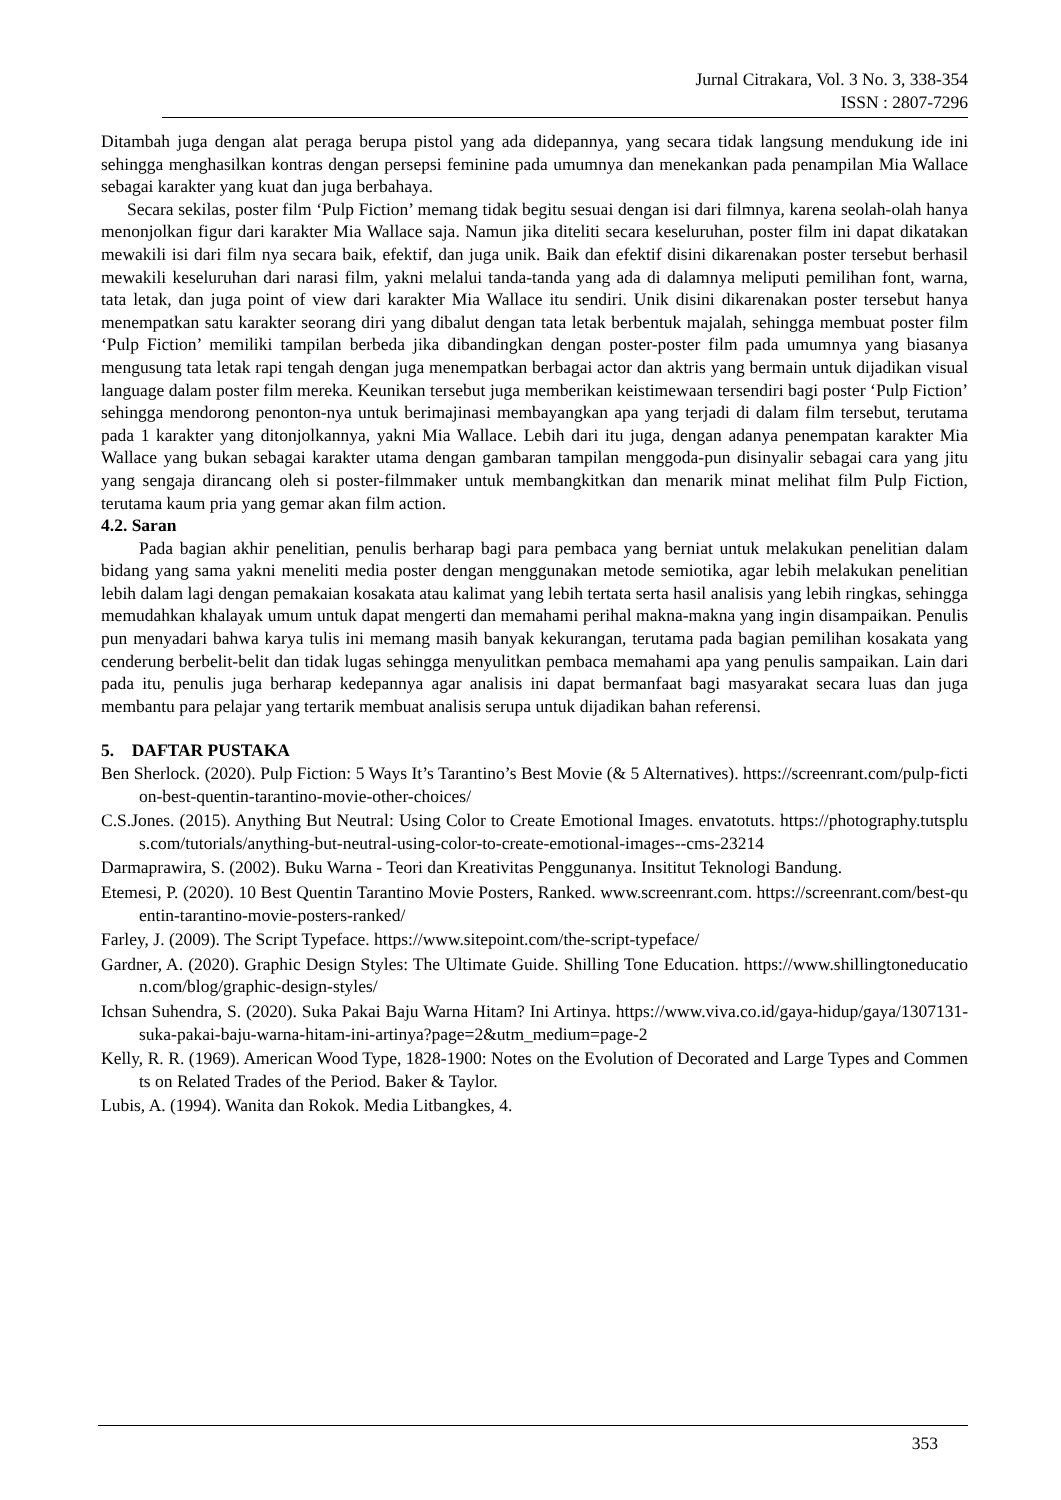Jurnal Citrakara, Vol. 3 No. 3, 338-354
ISSN : 2807-7296
Ditambah juga dengan alat peraga berupa pistol yang ada didepannya, yang secara tidak langsung mendukung ide ini sehingga menghasilkan kontras dengan persepsi feminine pada umumnya dan menekankan pada penampilan Mia Wallace sebagai karakter yang kuat dan juga berbahaya.
Secara sekilas, poster film ‘Pulp Fiction’ memang tidak begitu sesuai dengan isi dari filmnya, karena seolah-olah hanya menonjolkan figur dari karakter Mia Wallace saja. Namun jika diteliti secara keseluruhan, poster film ini dapat dikatakan mewakili isi dari film nya secara baik, efektif, dan juga unik. Baik dan efektif disini dikarenakan poster tersebut berhasil mewakili keseluruhan dari narasi film, yakni melalui tanda-tanda yang ada di dalamnya meliputi pemilihan font, warna, tata letak, dan juga point of view dari karakter Mia Wallace itu sendiri. Unik disini dikarenakan poster tersebut hanya menempatkan satu karakter seorang diri yang dibalut dengan tata letak berbentuk majalah, sehingga membuat poster film ‘Pulp Fiction’ memiliki tampilan berbeda jika dibandingkan dengan poster-poster film pada umumnya yang biasanya mengusung tata letak rapi tengah dengan juga menempatkan berbagai actor dan aktris yang bermain untuk dijadikan visual language dalam poster film mereka. Keunikan tersebut juga memberikan keistimewaan tersendiri bagi poster ‘Pulp Fiction’ sehingga mendorong penonton-nya untuk berimajinasi membayangkan apa yang terjadi di dalam film tersebut, terutama pada 1 karakter yang ditonjolkannya, yakni Mia Wallace. Lebih dari itu juga, dengan adanya penempatan karakter Mia Wallace yang bukan sebagai karakter utama dengan gambaran tampilan menggoda-pun disinyalir sebagai cara yang jitu yang sengaja dirancang oleh si poster-filmmaker untuk membangkitkan dan menarik minat melihat film Pulp Fiction, terutama kaum pria yang gemar akan film action.
4.2. Saran
Pada bagian akhir penelitian, penulis berharap bagi para pembaca yang berniat untuk melakukan penelitian dalam bidang yang sama yakni meneliti media poster dengan menggunakan metode semiotika, agar lebih melakukan penelitian lebih dalam lagi dengan pemakaian kosakata atau kalimat yang lebih tertata serta hasil analisis yang lebih ringkas, sehingga memudahkan khalayak umum untuk dapat mengerti dan memahami perihal makna-makna yang ingin disampaikan. Penulis pun menyadari bahwa karya tulis ini memang masih banyak kekurangan, terutama pada bagian pemilihan kosakata yang cenderung berbelit-belit dan tidak lugas sehingga menyulitkan pembaca memahami apa yang penulis sampaikan. Lain dari pada itu, penulis juga berharap kedepannya agar analisis ini dapat bermanfaat bagi masyarakat secara luas dan juga membantu para pelajar yang tertarik membuat analisis serupa untuk dijadikan bahan referensi.
5. DAFTAR PUSTAKA
Ben Sherlock. (2020). Pulp Fiction: 5 Ways It’s Tarantino’s Best Movie (& 5 Alternatives). https://screenrant.com/pulp-fiction-best-quentin-tarantino-movie-other-choices/
C.S.Jones. (2015). Anything But Neutral: Using Color to Create Emotional Images. envatotuts. https://photography.tutsplus.com/tutorials/anything-but-neutral-using-color-to-create-emotional-images--cms-23214
Darmaprawira, S. (2002). Buku Warna - Teori dan Kreativitas Penggunanya. Insititut Teknologi Bandung.
Etemesi, P. (2020). 10 Best Quentin Tarantino Movie Posters, Ranked. www.screenrant.com. https://screenrant.com/best-quentin-tarantino-movie-posters-ranked/
Farley, J. (2009). The Script Typeface. https://www.sitepoint.com/the-script-typeface/
Gardner, A. (2020). Graphic Design Styles: The Ultimate Guide. Shilling Tone Education. https://www.shillingtoneducation.com/blog/graphic-design-styles/
Ichsan Suhendra, S. (2020). Suka Pakai Baju Warna Hitam? Ini Artinya. https://www.viva.co.id/gaya-hidup/gaya/1307131-suka-pakai-baju-warna-hitam-ini-artinya?page=2&utm_medium=page-2
Kelly, R. R. (1969). American Wood Type, 1828-1900: Notes on the Evolution of Decorated and Large Types and Comments on Related Trades of the Period. Baker & Taylor.
Lubis, A. (1994). Wanita dan Rokok. Media Litbangkes, 4.
353